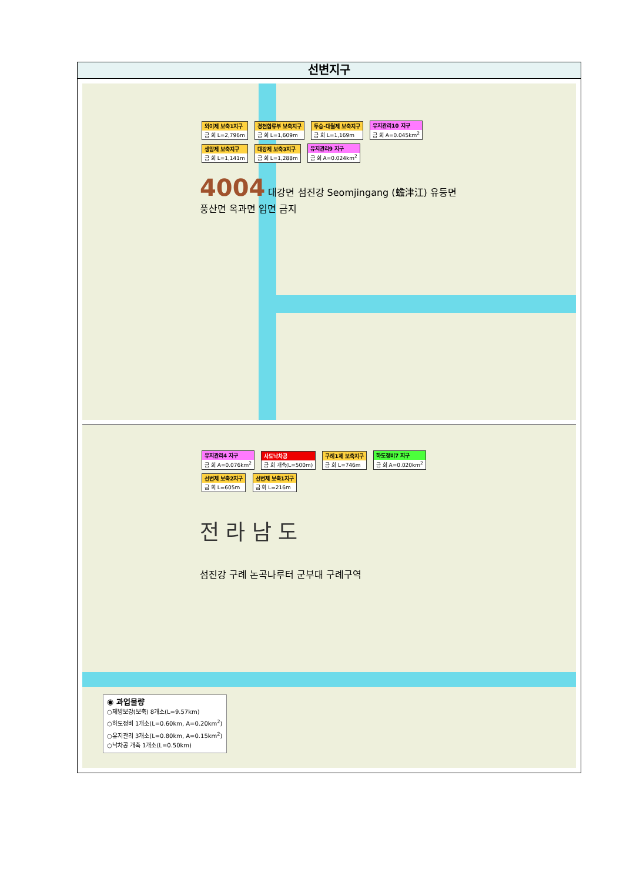선변지구
외이제 보축1지구 금 회 L=2,796m
경천합류부 보축지구 금 회 L=1,609m
두승-대월제 보축지구 금 회 L=1,169m
유지관리10 지구 금 회 A=0.045km<sup>2</sup> 생암제 보축지구 금 회 L=1,141m 대강제 보축3지구 금 회 L=1,288m 유지관리9 지구 금 회 A=0.024km<sup>2</sup>
4004 대강면 섬진강 Seomjingang (蟾津江) 유등면 풍산면 옥과면 입면 금지
유지관리4 지구 금 회 A=0.076km<sup>2</sup> 사도낙차공 금 회 개축(L=500m) 구례1제 보축지구 금 회 L=746m 하도정비7 지구 금 회 A=0.020km<sup>2</sup> 선변제 보축2지구 금 회 L=605m 선변제 보축1지구 금 회 L=216m
전 라 남 도
섬진강 구례 논곡나루터 군부대 구례구역
◉ 과업물량
○제방보강(보축) 8개소(L=9.57km)
○하도정비 1개소(L=0.60km, A=0.20km<sup>2</sup>)
○유지관리 3개소(L=0.80km, A=0.15km<sup>2</sup>)
○낙차공 개축 1개소(L=0.50km)